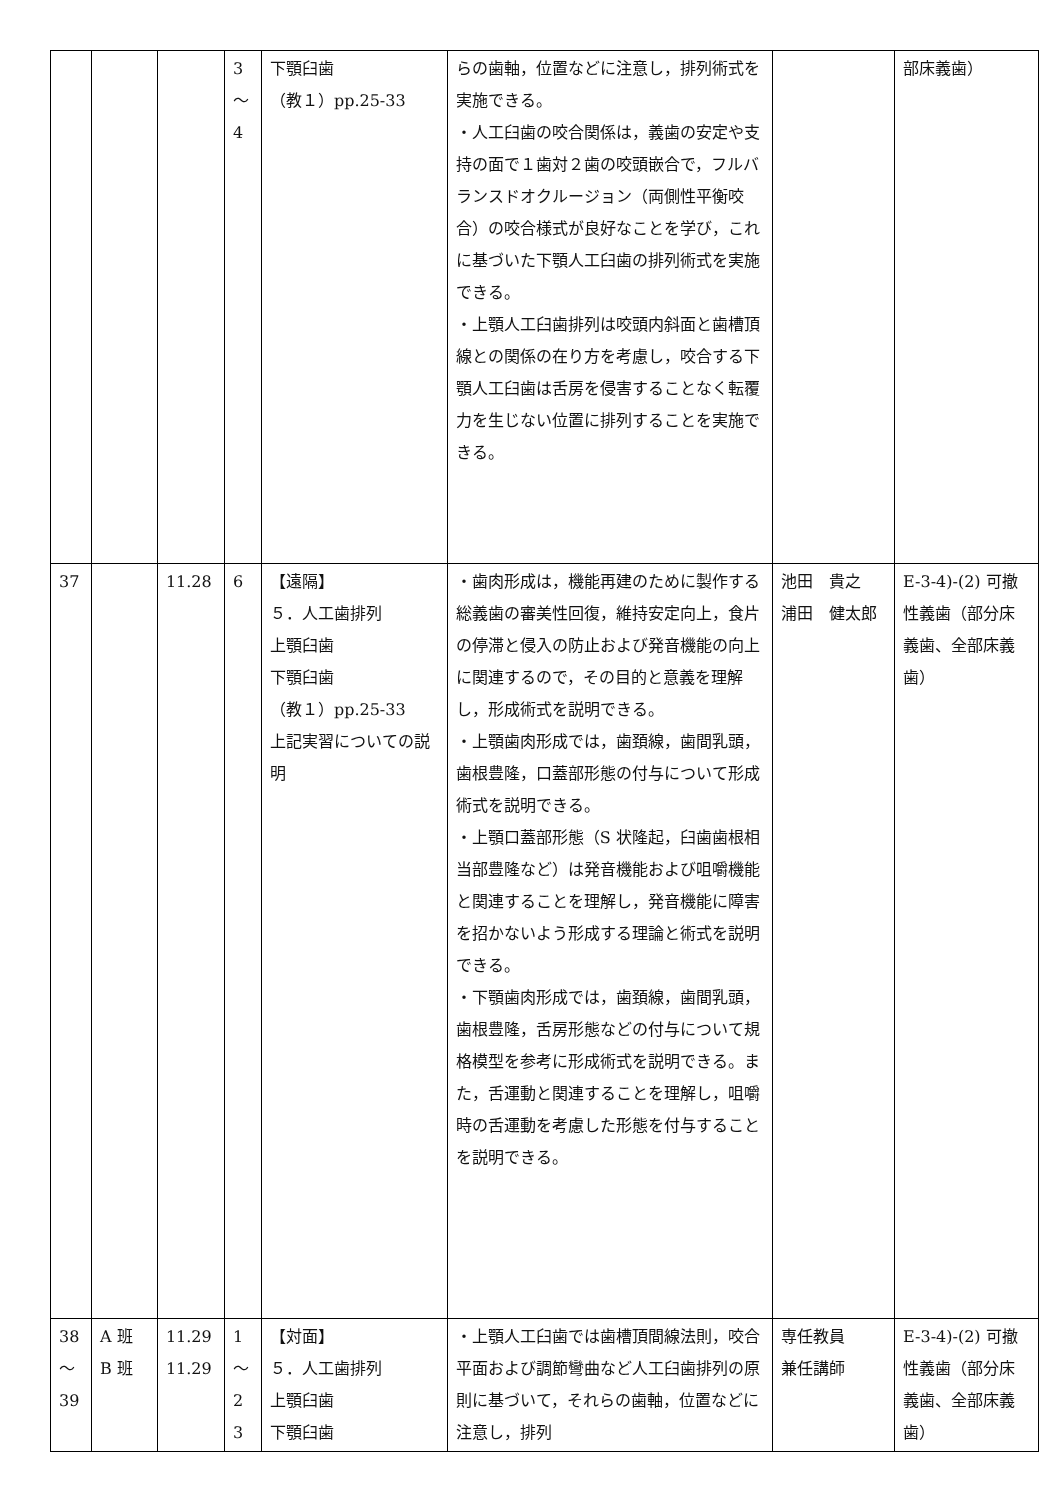| | | | 3 ～ 4 | 下顎臼歯 （教１）pp.25-33 | らの歯軸，位置などに注意し，排列術式を実施できる。 ・人工臼歯の咬合関係は，義歯の安定や支持の面で１歯対２歯の咬頭嵌合で，フルバランスドオクルージョン（両側性平衡咬合）の咬合様式が良好なことを学び，これに基づいた下顎人工臼歯の排列術式を実施できる。 ・上顎人工臼歯排列は咬頭内斜面と歯槽頂線との関係の在り方を考慮し，咬合する下顎人工臼歯は舌房を侵害することなく転覆力を生じない位置に排列することを実施できる。 | | 部床義歯） |
| 37 | | 11.28 | 6 | 【遠隔】 ５．人工歯排列 上顎臼歯 下顎臼歯 （教１）pp.25-33 上記実習についての説明 | ・歯肉形成は，機能再建のために製作する総義歯の審美性回復，維持安定向上，食片の停滞と侵入の防止および発音機能の向上に関連するので，その目的と意義を理解し，形成術式を説明できる。 ・上顎歯肉形成では，歯頚線，歯間乳頭，歯根豊隆，口蓋部形態の付与について形成術式を説明できる。 ・上顎口蓋部形態（S 状隆起，臼歯歯根相当部豊隆など）は発音機能および咀嚼機能と関連することを理解し，発音機能に障害を招かないよう形成する理論と術式を説明できる。 ・下顎歯肉形成では，歯頚線，歯間乳頭，歯根豊隆，舌房形態などの付与について規格模型を参考に形成術式を説明できる。また，舌運動と関連することを理解し，咀嚼時の舌運動を考慮した形態を付与することを説明できる。 | 池田 貴之 浦田 健太郎 | E-3-4)-(2) 可撤性義歯（部分床義歯、全部床義歯） |
| 38 ～ 39 | A 班 B 班 | 11.29 11.29 | 1 ～ 2 3 | 【対面】 ５．人工歯排列 上顎臼歯 下顎臼歯 | ・上顎人工臼歯では歯槽頂間線法則，咬合平面および調節彎曲など人工臼歯排列の原則に基づいて，それらの歯軸，位置などに注意し，排列 | 専任教員 兼任講師 | E-3-4)-(2) 可撤性義歯（部分床義歯、全部床義歯） |